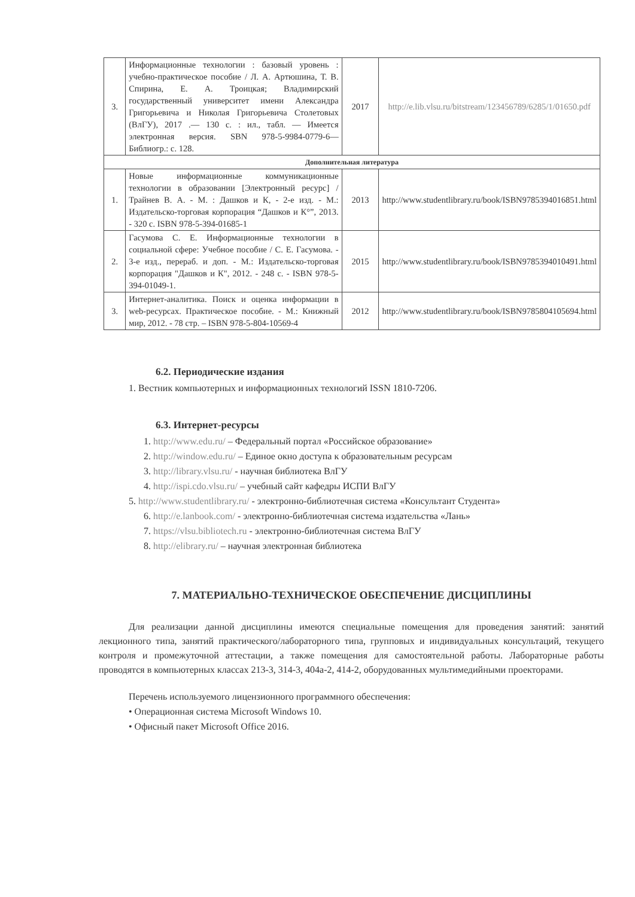| 3. | Информационные технологии : базовый уровень : учебно-практическое пособие / Л. А. Артюшина, Т. В. Спирина, Е. А. Троицкая; Владимирский государственный университет имени Александра Григорьевича и Николая Григорьевича Столетовых (ВлГУ), 2017 .— 130 с. : ил., табл. — Имеется электронная версия. SBN 978-5-9984-0779-6— Библиогр.: с. 128. | 2017 | http://e.lib.vlsu.ru/bitstream/123456789/6285/1/01650.pdf |
| Дополнительная литература | | | |
| 1. | Новые информационные коммуникационные технологии в образовании [Электронный ресурс] / Трайнев В. А. - М. : Дашков и К, - 2-е изд. - М.: Издательско-торговая корпорация “Дашков и К°”, 2013. - 320 с. ISBN 978-5-394-01685-1 | 2013 | http://www.studentlibrary.ru/book/ISBN9785394016851.html |
| 2. | Гасумова С. Е. Информационные технологии в социальной сфере: Учебное пособие / С. Е. Гасумова. - 3-е изд., перераб. и доп. - М.: Издательско-торговая корпорация "Дашков и К", 2012. - 248 с. - ISBN 978-5-394-01049-1. | 2015 | http://www.studentlibrary.ru/book/ISBN9785394010491.html |
| 3. | Интернет-аналитика. Поиск и оценка информации в web-ресурсах. Практическое пособие. - М.: Книжный мир, 2012. - 78 стр. – ISBN 978-5-804-10569-4 | 2012 | http://www.studentlibrary.ru/book/ISBN9785804105694.html |
6.2. Периодические издания
1. Вестник компьютерных и информационных технологий ISSN 1810-7206.
6.3. Интернет-ресурсы
1. http://www.edu.ru/ – Федеральный портал «Российское образование»
2. http://window.edu.ru/ – Единое окно доступа к образовательным ресурсам
3. http://library.vlsu.ru/ - научная библиотека ВлГУ
4. http://ispi.cdo.vlsu.ru/ – учебный сайт кафедры ИСПИ ВлГУ
5. http://www.studentlibrary.ru/ - электронно-библиотечная система «Консультант Студента»
6. http://e.lanbook.com/ - электронно-библиотечная система издательства «Лань»
7. https://vlsu.bibliotech.ru - электронно-библиотечная система ВлГУ
8. http://elibrary.ru/ – научная электронная библиотека
7. МАТЕРИАЛЬНО-ТЕХНИЧЕСКОЕ ОБЕСПЕЧЕНИЕ ДИСЦИПЛИНЫ
Для реализации данной дисциплины имеются специальные помещения для проведения занятий: занятий лекционного типа, занятий практического/лабораторного типа, групповых и индивидуальных консультаций, текущего контроля и промежуточной аттестации, а также помещения для самостоятельной работы. Лабораторные работы проводятся в компьютерных классах 213-3, 314-3, 404а-2, 414-2, оборудованных мультимедийными проекторами.
Перечень используемого лицензионного программного обеспечения:
• Операционная система Microsoft Windows 10.
• Офисный пакет Microsoft Office 2016.